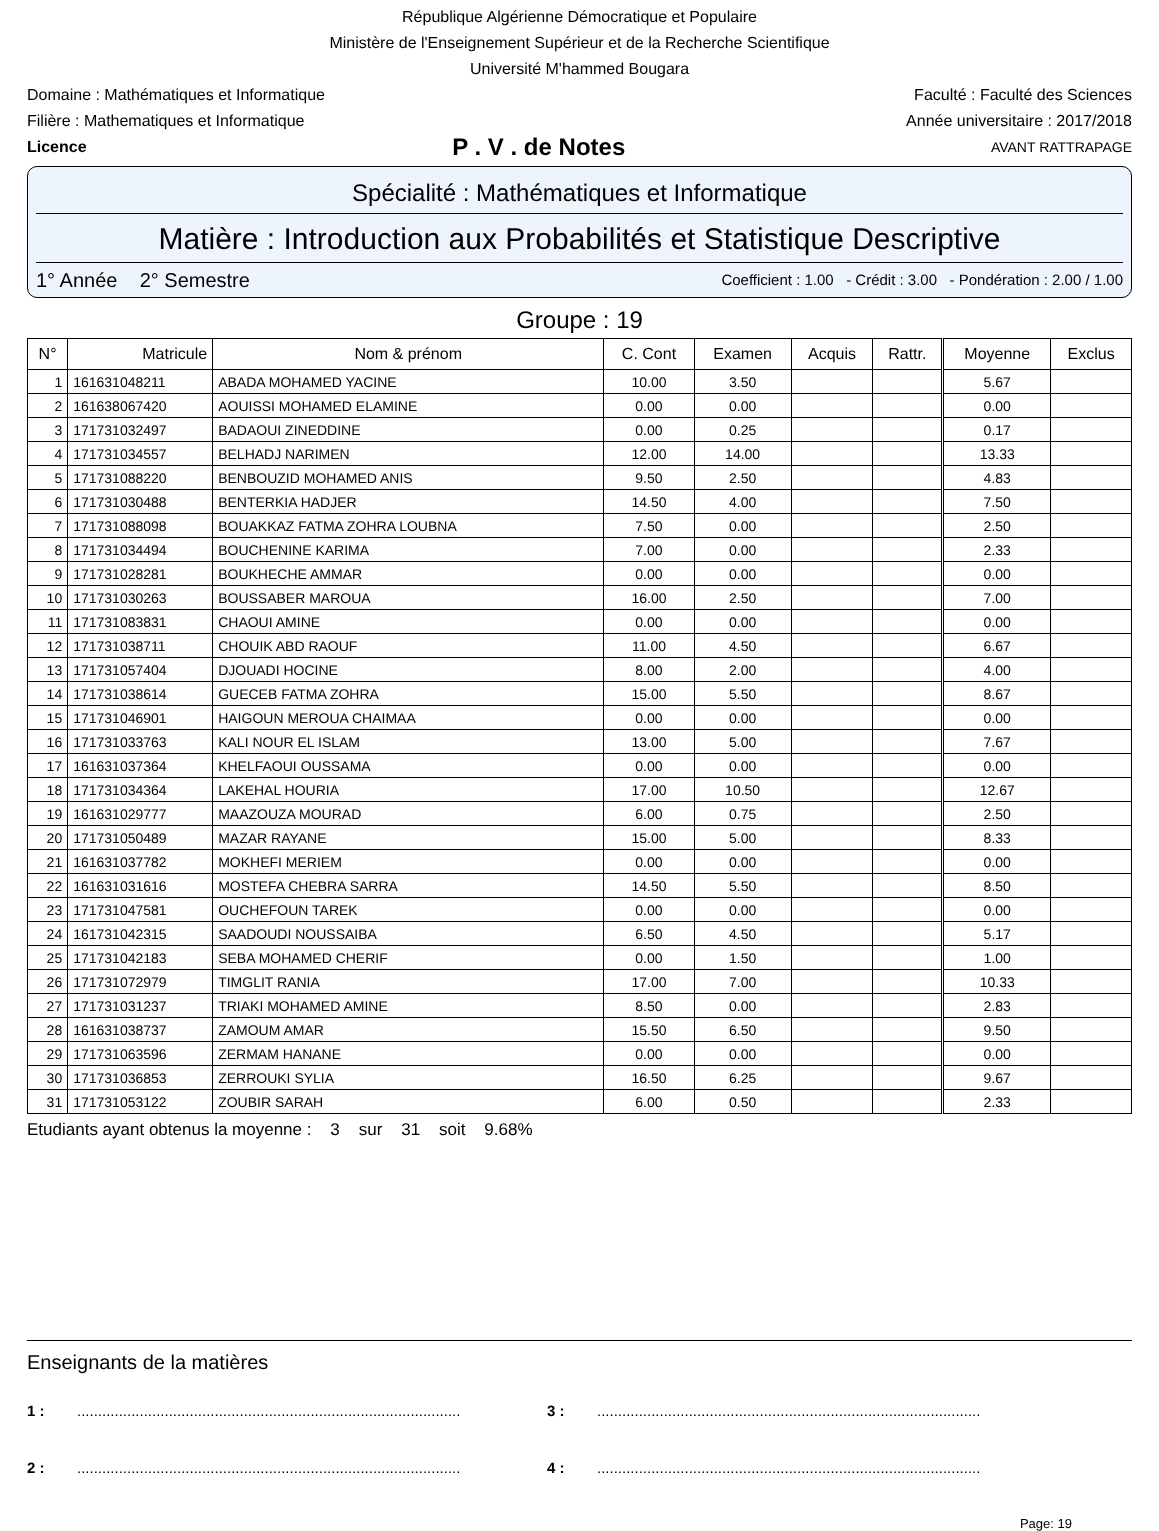République Algérienne Démocratique et Populaire
Ministère de l'Enseignement Supérieur et de la Recherche Scientifique
Université M'hammed Bougara
Domaine : Mathématiques et Informatique Faculté : Faculté des Sciences
Filière : Mathematiques et Informatique Année universitaire : 2017/2018
Licence P . V . de Notes AVANT RATTRAPAGE
Spécialité : Mathématiques et Informatique
Matière : Introduction aux Probabilités et Statistique Descriptive
1° Année 2° Semestre Coefficient : 1.00 - Crédit : 3.00 - Pondération : 2.00 / 1.00
Groupe : 19
| N° | Matricule | Nom & prénom | C. Cont | Examen | Acquis | Rattr. | Moyenne | Exclus |
| --- | --- | --- | --- | --- | --- | --- | --- | --- |
| 1 | 161631048211 | ABADA MOHAMED YACINE | 10.00 | 3.50 | | | 5.67 | |
| 2 | 161638067420 | AOUISSI MOHAMED ELAMINE | 0.00 | 0.00 | | | 0.00 | |
| 3 | 171731032497 | BADAOUI ZINEDDINE | 0.00 | 0.25 | | | 0.17 | |
| 4 | 171731034557 | BELHADJ NARIMEN | 12.00 | 14.00 | | | 13.33 | |
| 5 | 171731088220 | BENBOUZID MOHAMED ANIS | 9.50 | 2.50 | | | 4.83 | |
| 6 | 171731030488 | BENTERKIA HADJER | 14.50 | 4.00 | | | 7.50 | |
| 7 | 171731088098 | BOUAKKAZ FATMA ZOHRA LOUBNA | 7.50 | 0.00 | | | 2.50 | |
| 8 | 171731034494 | BOUCHENINE KARIMA | 7.00 | 0.00 | | | 2.33 | |
| 9 | 171731028281 | BOUKHECHE AMMAR | 0.00 | 0.00 | | | 0.00 | |
| 10 | 171731030263 | BOUSSABER MAROUA | 16.00 | 2.50 | | | 7.00 | |
| 11 | 171731083831 | CHAOUI AMINE | 0.00 | 0.00 | | | 0.00 | |
| 12 | 171731038711 | CHOUIK ABD RAOUF | 11.00 | 4.50 | | | 6.67 | |
| 13 | 171731057404 | DJOUADI HOCINE | 8.00 | 2.00 | | | 4.00 | |
| 14 | 171731038614 | GUECEB FATMA ZOHRA | 15.00 | 5.50 | | | 8.67 | |
| 15 | 171731046901 | HAIGOUN MEROUA CHAIMAA | 0.00 | 0.00 | | | 0.00 | |
| 16 | 171731033763 | KALI NOUR EL ISLAM | 13.00 | 5.00 | | | 7.67 | |
| 17 | 161631037364 | KHELFAOUI OUSSAMA | 0.00 | 0.00 | | | 0.00 | |
| 18 | 171731034364 | LAKEHAL HOURIA | 17.00 | 10.50 | | | 12.67 | |
| 19 | 161631029777 | MAAZOUZA MOURAD | 6.00 | 0.75 | | | 2.50 | |
| 20 | 171731050489 | MAZAR RAYANE | 15.00 | 5.00 | | | 8.33 | |
| 21 | 161631037782 | MOKHEFI MERIEM | 0.00 | 0.00 | | | 0.00 | |
| 22 | 161631031616 | MOSTEFA CHEBRA SARRA | 14.50 | 5.50 | | | 8.50 | |
| 23 | 171731047581 | OUCHEFOUN TAREK | 0.00 | 0.00 | | | 0.00 | |
| 24 | 161731042315 | SAADOUDI NOUSSAIBA | 6.50 | 4.50 | | | 5.17 | |
| 25 | 171731042183 | SEBA MOHAMED CHERIF | 0.00 | 1.50 | | | 1.00 | |
| 26 | 171731072979 | TIMGLIT RANIA | 17.00 | 7.00 | | | 10.33 | |
| 27 | 171731031237 | TRIAKI MOHAMED AMINE | 8.50 | 0.00 | | | 2.83 | |
| 28 | 161631038737 | ZAMOUM AMAR | 15.50 | 6.50 | | | 9.50 | |
| 29 | 171731063596 | ZERMAM HANANE | 0.00 | 0.00 | | | 0.00 | |
| 30 | 171731036853 | ZERROUKI SYLIA | 16.50 | 6.25 | | | 9.67 | |
| 31 | 171731053122 | ZOUBIR SARAH | 6.00 | 0.50 | | | 2.33 | |
Etudiants ayant obtenus la moyenne : 3 sur 31 soit 9.68%
Enseignants de la matières
1 :............................................................................................ 3 :............................................................................................
2 :............................................................................................ 4 :............................................................................................
Page: 19